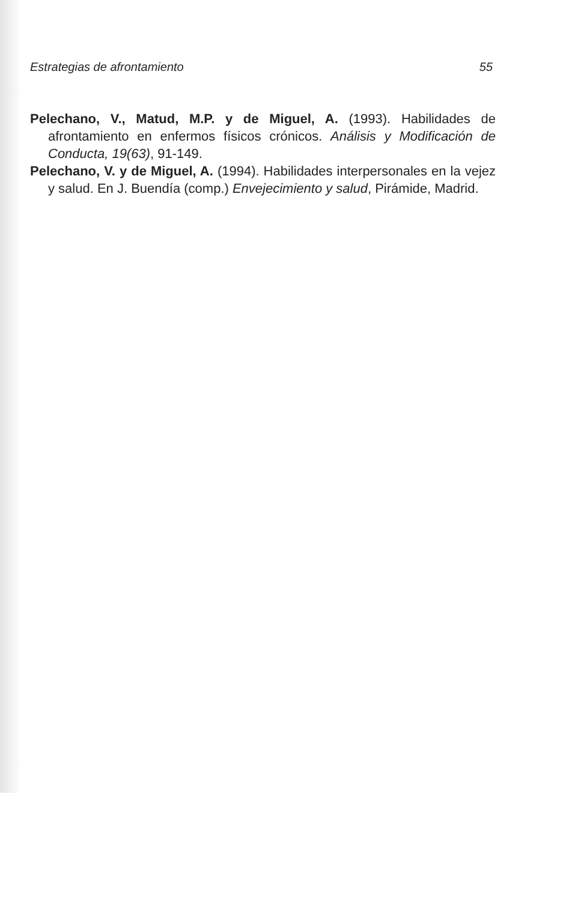Estrategias de afrontamiento 55
Pelechano, V., Matud, M.P. y de Miguel, A. (1993). Habilidades de afrontamiento en enfermos físicos crónicos. Análisis y Modificación de Conducta, 19(63), 91-149.
Pelechano, V. y de Miguel, A. (1994). Habilidades interpersonales en la vejez y salud. En J. Buendía (comp.) Envejecimiento y salud, Pirámide, Madrid.